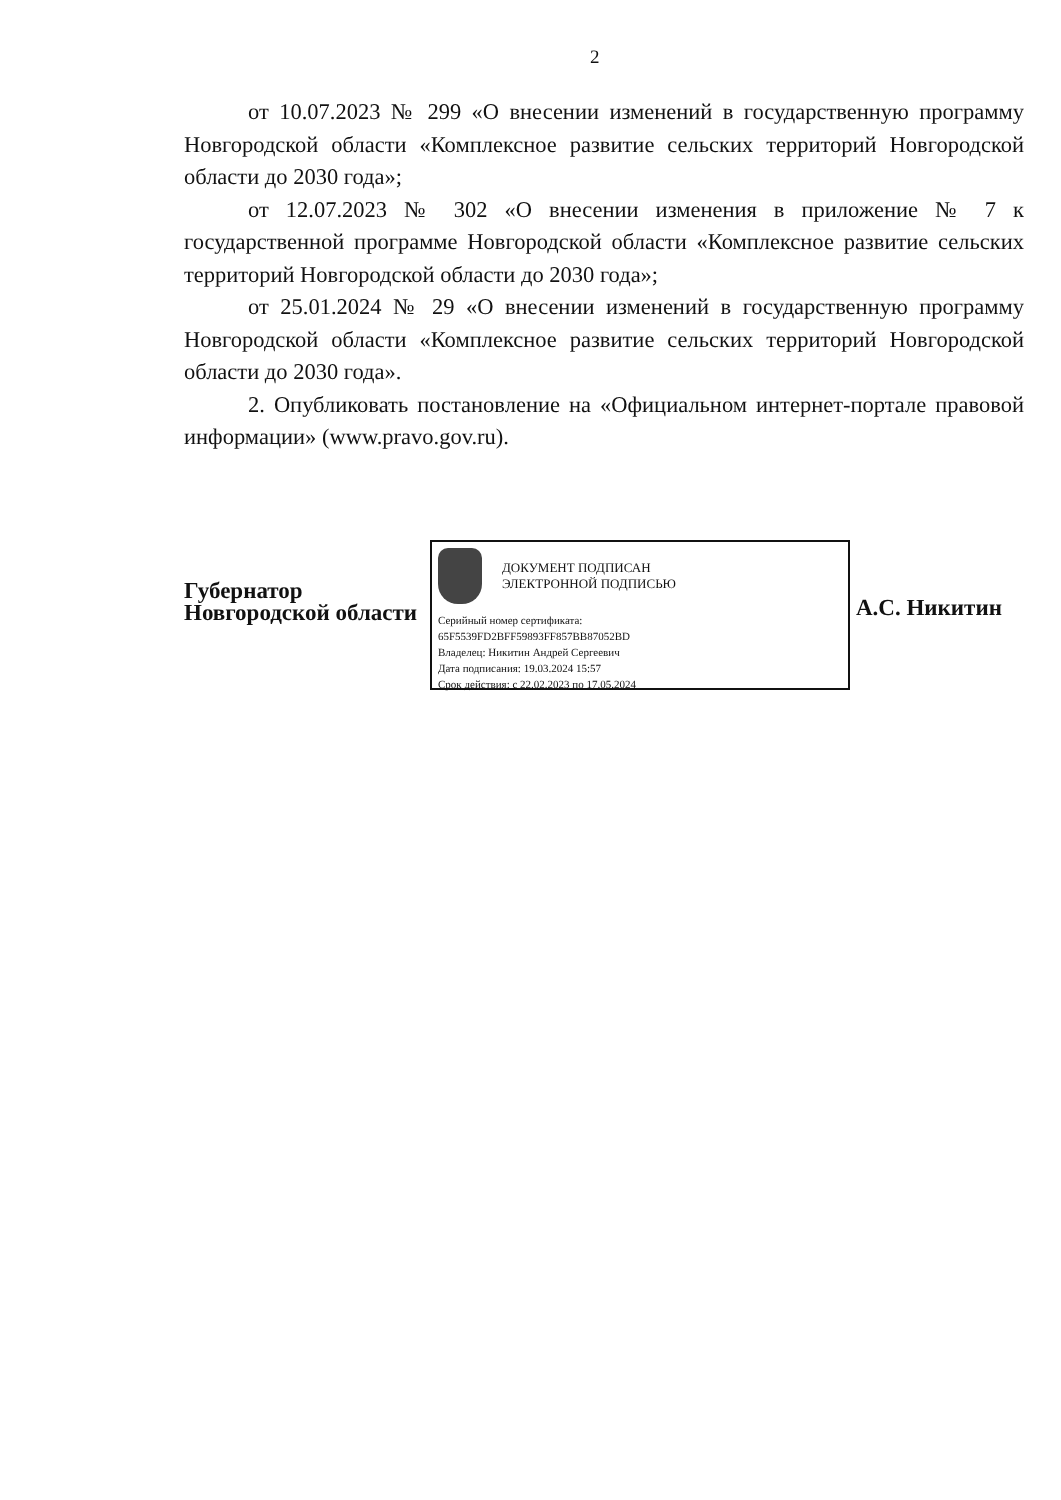2
от 10.07.2023 № 299 «О внесении изменений в государственную программу Новгородской области «Комплексное развитие сельских территорий Новгородской области до 2030 года»;
от 12.07.2023 № 302 «О внесении изменения в приложение № 7 к государственной программе Новгородской области «Комплексное развитие сельских территорий Новгородской области до 2030 года»;
от 25.01.2024 № 29 «О внесении изменений в государственную программу Новгородской области «Комплексное развитие сельских территорий Новгородской области до 2030 года».
2. Опубликовать постановление на «Официальном интернет-портале правовой информации» (www.pravo.gov.ru).
Губернатор
Новгородской области
ДОКУМЕНТ ПОДПИСАН
ЭЛЕКТРОННОЙ ПОДПИСЬЮ
Серийный номер сертификата:
65F5539FD2BFF59893FF857BB87052BD
Владелец: Никитин Андрей Сергеевич
Дата подписания: 19.03.2024 15:57
Срок действия: с 22.02.2023 по 17.05.2024
А.С. Никитин